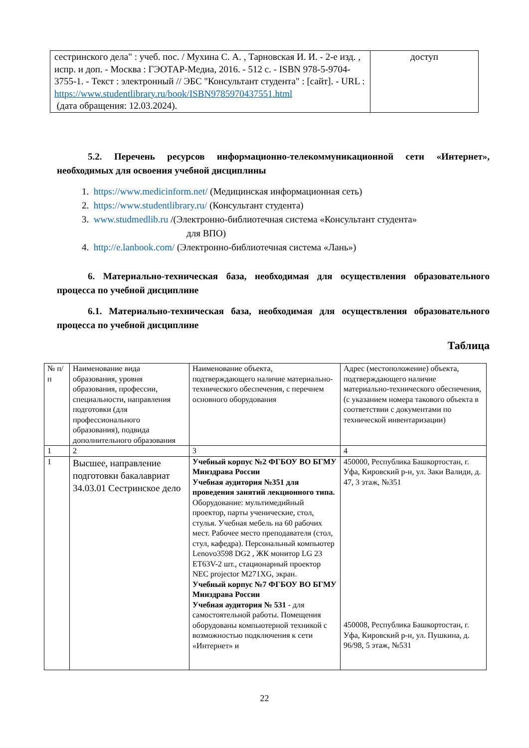| сестринского дела" : учеб. пос. / Мухина С. А. , Тарновская И. И. - 2-е изд. , испр. и доп. - Москва : ГЭОТАР-Медиа, 2016. - 512 с. - ISBN 978-5-9704-3755-1. - Текст : электронный // ЭБС "Консультант студента" : [сайт]. - URL : https://www.studentlibrary.ru/book/ISBN9785970437551.html (дата обращения: 12.03.2024). | доступ |
5.2. Перечень ресурсов информационно-телекоммуникационной сети «Интернет», необходимых для освоения учебной дисциплины
1. https://www.medicinform.net/ (Медицинская информационная сеть)
2. https://www.studentlibrary.ru/ (Консультант студента)
3. www.studmedlib.ru /(Электронно-библиотечная система «Консультант студента»
для ВПО)
4. http://e.lanbook.com/ (Электронно-библиотечная система «Лань»)
6. Материально-техническая база, необходимая для осуществления образовательного процесса по учебной дисциплине
6.1. Материально-техническая база, необходимая для осуществления образовательного процесса по учебной дисциплине
Таблица
| № п/п | Наименование вида образования, уровня образования, профессии, специальности, направления подготовки (для профессионального образования), подвида дополнительного образования | Наименование объекта, подтверждающего наличие материально-технического обеспечения, с перечнем основного оборудования | Адрес (местоположение) объекта, подтверждающего наличие материально-технического обеспечения, (с указанием номера такового объекта в соответствии с документами по технической инвентаризации) |
| --- | --- | --- | --- |
| 1 | 2 | 3 | 4 |
| 1 | Высшее, направление подготовки бакалавриат 34.03.01 Сестринское дело | Учебный корпус №2 ФГБОУ ВО БГМУ Минздрава России Учебная аудитория №351 для проведения занятий лекционного типа. Оборудование: мультимедийный проектор, парты ученические, стол, стулья. Учебная мебель на 60 рабочих мест. Рабочее место преподавателя (стол, стул, кафедра). Персональный компьютер Lenovo3598 DG2 , ЖК монитор LG 23 ET63V-2 шт., стационарный проектор NEC projector M271XG, экран. Учебный корпус №7 ФГБОУ ВО БГМУ Минздрава России Учебная аудитория № 531 - для самостоятельной работы. Помещения оборудованы компьютерной техникой с возможностью подключения к сети «Интернет» и | 450000, Республика Башкортостан, г. Уфа, Кировский р-н, ул. Заки Валиди, д. 47, 3 этаж, №351 450008, Республика Башкортостан, г. Уфа, Кировский р-н, ул. Пушкина, д. 96/98, 5 этаж, №531 |
22